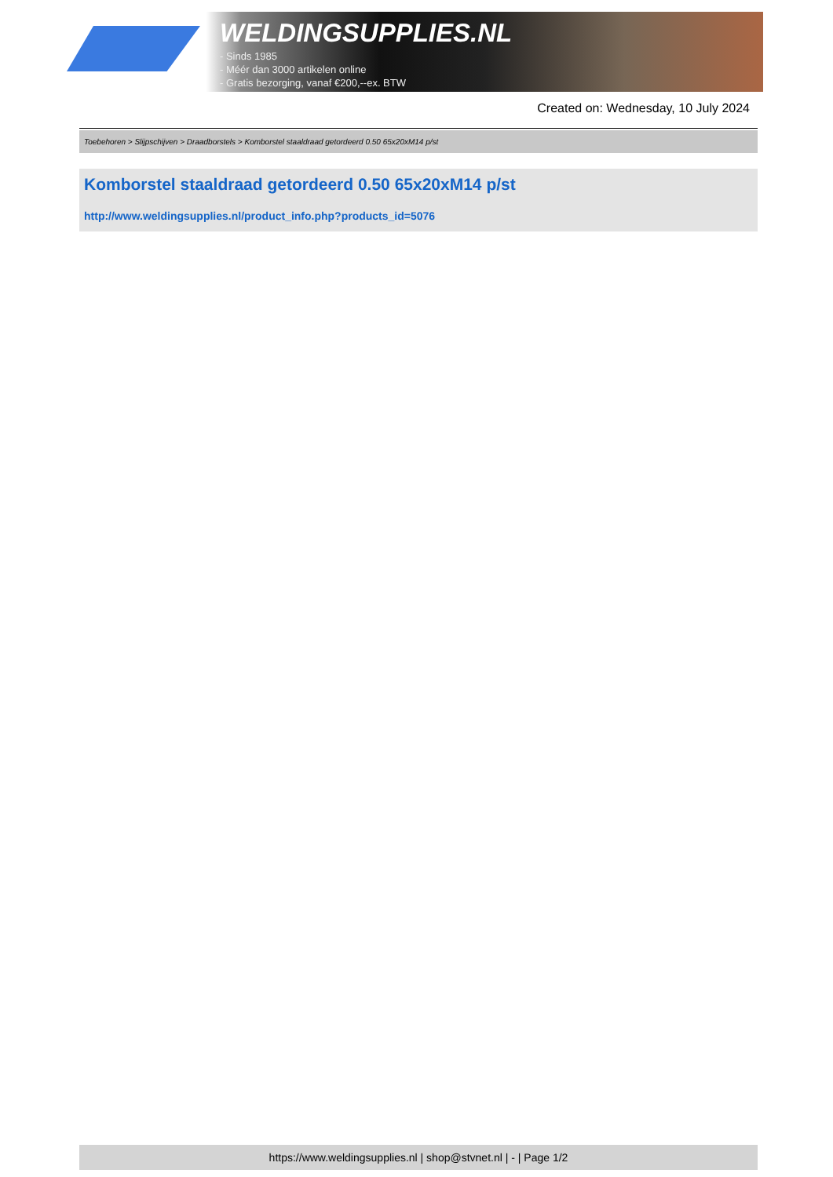WELDINGSUPPLIES.NL
- Sinds 1985
- Méér dan 3000 artikelen online
- Gratis bezorging, vanaf €200,--ex. BTW
Created on: Wednesday, 10 July 2024
Toebehoren > Slijpschijven > Draadborstels > Komborstel staaldraad getordeerd 0.50 65x20xM14 p/st
Komborstel staaldraad getordeerd 0.50 65x20xM14 p/st
http://www.weldingsupplies.nl/product_info.php?products_id=5076
https://www.weldingsupplies.nl | shop@stvnet.nl | - | Page 1/2